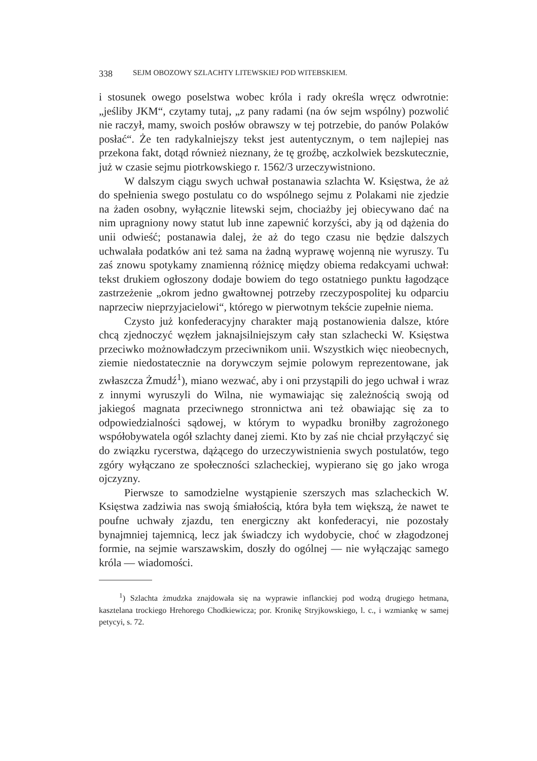338 SEJM OBOZOWY SZLACHTY LITEWSKIEJ POD WITEBSKIEM.
i stosunek owego poselstwa wobec króla i rady określa wręcz odwrotnie: „jeśliby JKM“, czytamy tutaj, „z pany radami (na ów sejm wspólny) pozwolić nie raczył, mamy, swoich posłów obrawszy w tej potrzebie, do panów Polaków posłać“. Że ten radykalniejszy tekst jest autentycznym, o tem najlepiej nas przekona fakt, dotąd również nieznany, że tę groźbę, aczkolwiek bezskutecznie, już w czasie sejmu piotrkowskiego r. 1562/3 urzeczywistniono.
W dalszym ciągu swych uchwał postanawia szlachta W. Księstwa, że aż do spełnienia swego postulatu co do wspólnego sejmu z Polakami nie zjedzie na żaden osobny, wyłącznie litewski sejm, chociażby jej obiecywano dać na nim upragniony nowy statut lub inne zapewnić korzyści, aby ją od dążenia do unii odwieść; postanawia dalej, że aż do tego czasu nie będzie dalszych uchwalała podatków ani też sama na żadną wyprawę wojenną nie wyruszy. Tu zaś znowu spotykamy znamienną różnicę między obiema redakcyami uchwał: tekst drukiem ogłoszony dodaje bowiem do tego ostatniego punktu łagodzące zastrzeżenie „okrom jedno gwałtownej potrzeby rzeczypospolitej ku odparciu naprzeciw nieprzyjacielowi“, którego w pierwotnym tekście zupełnie niema.
Czysto już konfederacyjny charakter mają postanowienia dalsze, które chcą zjednoczyć węzłem jaknajsilniejszym cały stan szlachecki W. Księstwa przeciwko możnowładczym przeciwnikom unii. Wszystkich więc nieobecnych, ziemie niedostatecznie na dorywczym sejmie polowym reprezentowane, jak zwłaszcza Żmudź<sup>1</sup>), miano wezwać, aby i oni przystąpili do jego uchwał i wraz z innymi wyruszyli do Wilna, nie wymawiając się zależnością swoją od jakiegoś magnata przeciwnego stronnictwa ani też obawiając się za to odpowiedzialności sądowej, w którym to wypadku broniłby zagrożonego współobywatela ogół szlachty danej ziemi. Kto by zaś nie chciał przyłączyć się do związku rycerstwa, dążącego do urzeczywistnienia swych postulatów, tego zgóry wyłączano ze społeczności szlacheckiej, wypierano się go jako wroga ojczyzny.
Pierwsze to samodzielne wystąpienie szerszych mas szlacheckich W. Księstwa zadziwia nas swoją śmiałością, która była tem większą, że nawet te poufne uchwały zjazdu, ten energiczny akt konfederacyi, nie pozostały bynajmniej tajemnicą, lecz jak świadczy ich wydobycie, choć w złagodzonej formie, na sejmie warszawskim, doszły do ogólnej — nie wyłączając samego króla — wiadomości.
<sup>1</sup>) Szlachta żmudzka znajdowała się na wyprawie inflanckiej pod wodzą drugiego hetmana, kasztelana trockiego Hrehorego Chodkiewicza; por. Kronikę Stryjkowskiego, l. c., i wzmiankę w samej petycyi, s. 72.